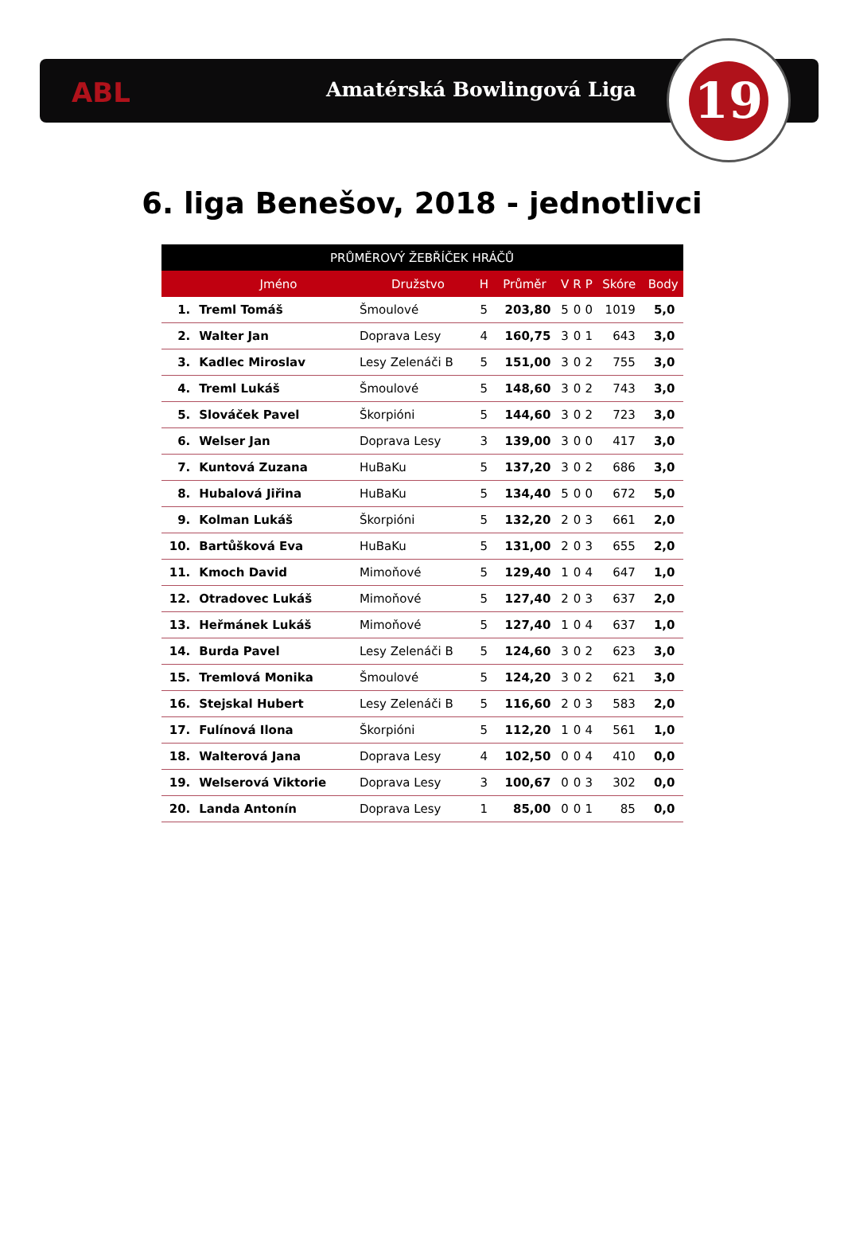ABL Amatérská Bowlingová Liga
19
6. liga Benešov, 2018 - jednotlivci
| PRŮMĚROVÝ ŽEBŘÍČEK HRÁČŮ | | | | | | | | | |
| --- | --- | --- | --- | --- | --- | --- | --- | --- | --- |
| | Jméno | Družstvo | H | Průměr | V | R | P | Skóre | Body |
| 1. | Treml Tomáš | Šmoulové | 5 | 203,80 | 5 | 0 | 0 | 1019 | 5,0 |
| 2. | Walter Jan | Doprava Lesy | 4 | 160,75 | 3 | 0 | 1 | 643 | 3,0 |
| 3. | Kadlec Miroslav | Lesy Zelenáči B | 5 | 151,00 | 3 | 0 | 2 | 755 | 3,0 |
| 4. | Treml Lukáš | Šmoulové | 5 | 148,60 | 3 | 0 | 2 | 743 | 3,0 |
| 5. | Slováček Pavel | Škorpióni | 5 | 144,60 | 3 | 0 | 2 | 723 | 3,0 |
| 6. | Welser Jan | Doprava Lesy | 3 | 139,00 | 3 | 0 | 0 | 417 | 3,0 |
| 7. | Kuntová Zuzana | HuBaKu | 5 | 137,20 | 3 | 0 | 2 | 686 | 3,0 |
| 8. | Hubalová Jiřina | HuBaKu | 5 | 134,40 | 5 | 0 | 0 | 672 | 5,0 |
| 9. | Kolman Lukáš | Škorpióni | 5 | 132,20 | 2 | 0 | 3 | 661 | 2,0 |
| 10. | Bartůšková Eva | HuBaKu | 5 | 131,00 | 2 | 0 | 3 | 655 | 2,0 |
| 11. | Kmoch David | Mimoňové | 5 | 129,40 | 1 | 0 | 4 | 647 | 1,0 |
| 12. | Otradovec Lukáš | Mimoňové | 5 | 127,40 | 2 | 0 | 3 | 637 | 2,0 |
| 13. | Heřmánek Lukáš | Mimoňové | 5 | 127,40 | 1 | 0 | 4 | 637 | 1,0 |
| 14. | Burda Pavel | Lesy Zelenáči B | 5 | 124,60 | 3 | 0 | 2 | 623 | 3,0 |
| 15. | Tremlová Monika | Šmoulové | 5 | 124,20 | 3 | 0 | 2 | 621 | 3,0 |
| 16. | Stejskal Hubert | Lesy Zelenáči B | 5 | 116,60 | 2 | 0 | 3 | 583 | 2,0 |
| 17. | Fulínová Ilona | Škorpióni | 5 | 112,20 | 1 | 0 | 4 | 561 | 1,0 |
| 18. | Walterová Jana | Doprava Lesy | 4 | 102,50 | 0 | 0 | 4 | 410 | 0,0 |
| 19. | Welserová Viktorie | Doprava Lesy | 3 | 100,67 | 0 | 0 | 3 | 302 | 0,0 |
| 20. | Landa Antonín | Doprava Lesy | 1 | 85,00 | 0 | 0 | 1 | 85 | 0,0 |